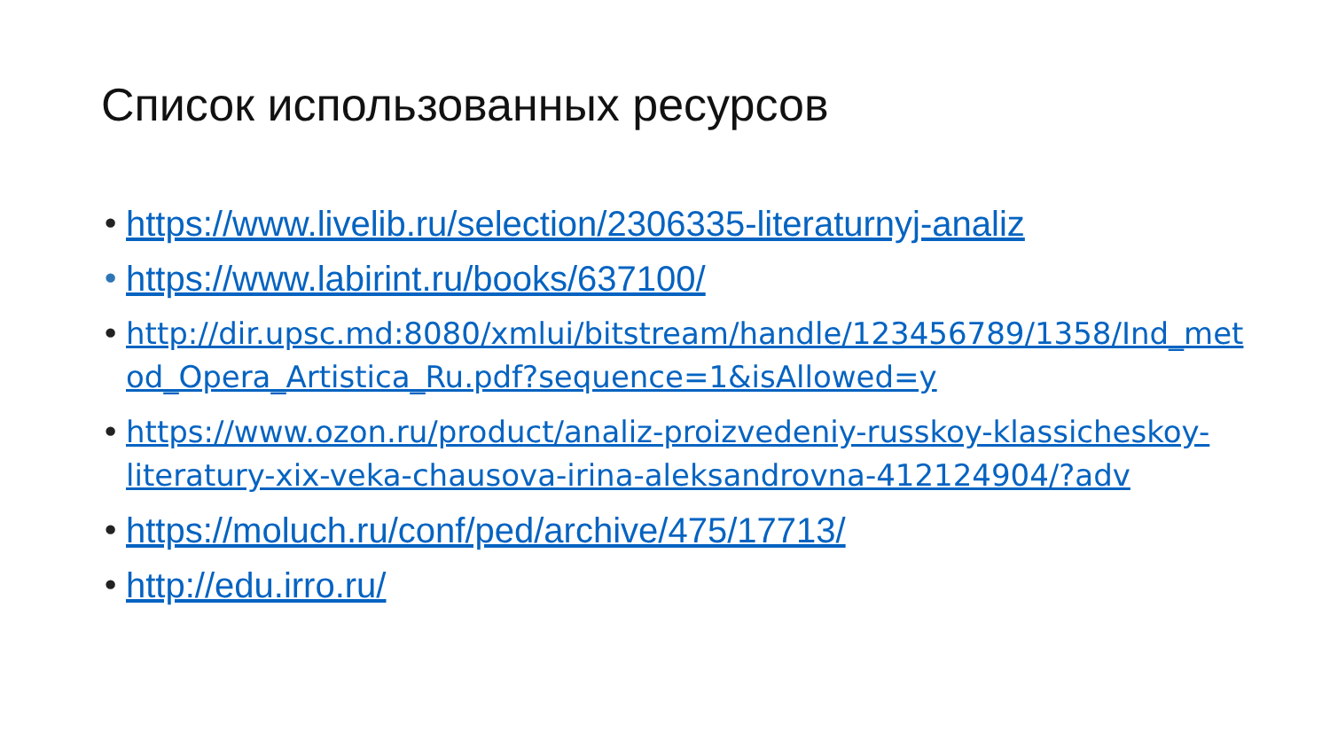Список использованных ресурсов
• https://www.livelib.ru/selection/2306335-literaturnyj-analiz
• https://www.labirint.ru/books/637100/
• http://dir.upsc.md:8080/xmlui/bitstream/handle/123456789/1358/Ind_metod_Opera_Artistica_Ru.pdf?sequence=1&isAllowed=y
• https://www.ozon.ru/product/analiz-proizvedeniy-russkoy-klassicheskoy-literatury-xix-veka-chausova-irina-aleksandrovna-412124904/?adv
• https://moluch.ru/conf/ped/archive/475/17713/
• http://edu.irro.ru/